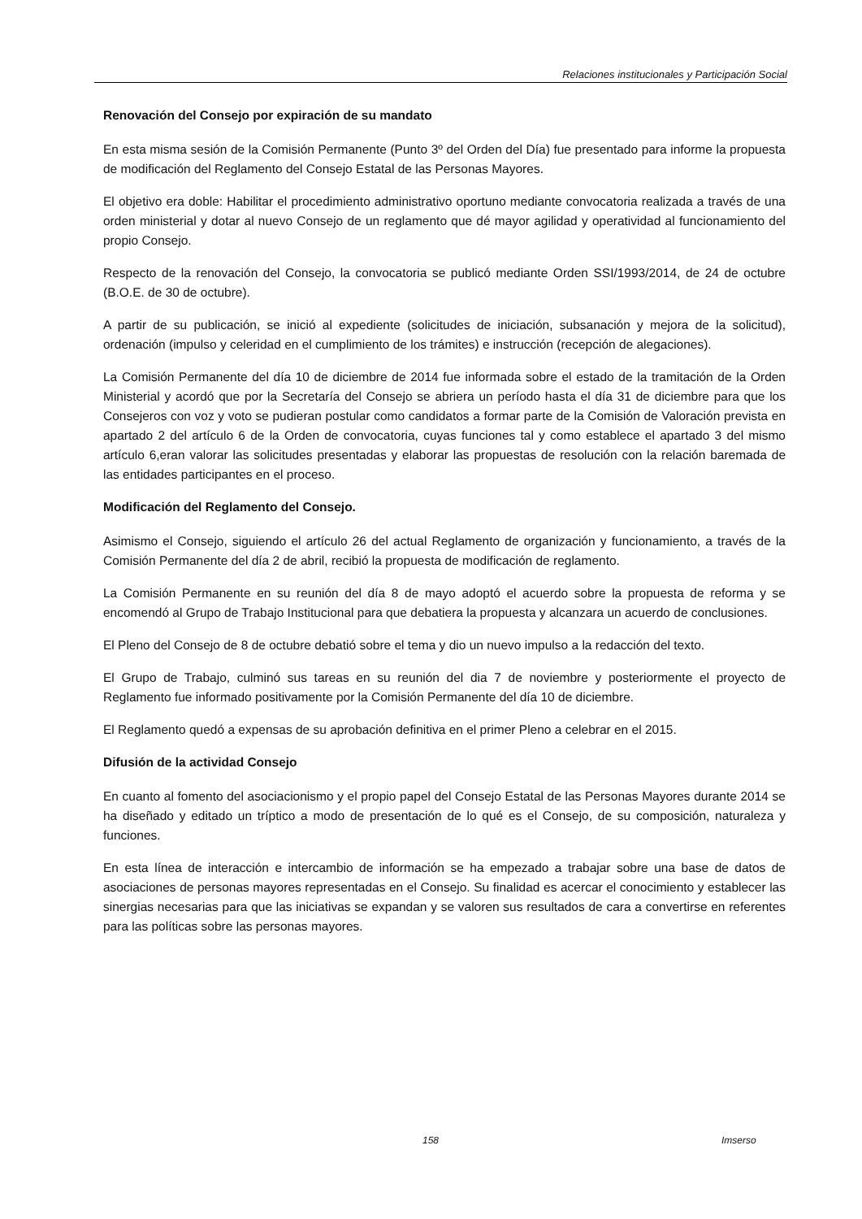Relaciones institucionales y Participación Social
Renovación del Consejo por expiración de su mandato
En esta misma sesión de la Comisión Permanente (Punto 3º del Orden del Día) fue presentado para informe la propuesta de modificación del Reglamento del Consejo Estatal de las Personas Mayores.
El objetivo era doble: Habilitar el procedimiento administrativo oportuno mediante convocatoria realizada a través de una orden ministerial y dotar al nuevo Consejo de un reglamento que dé mayor agilidad y operatividad al funcionamiento del propio Consejo.
Respecto de la renovación del Consejo, la convocatoria se publicó mediante Orden SSI/1993/2014, de 24 de octubre (B.O.E. de 30 de octubre).
A partir de su publicación, se inició al expediente (solicitudes de iniciación, subsanación y mejora de la solicitud), ordenación (impulso y celeridad en el cumplimiento de los trámites) e instrucción (recepción de alegaciones).
La Comisión Permanente del día 10 de diciembre de 2014 fue informada sobre el estado de la tramitación de la Orden Ministerial y acordó que por la Secretaría del Consejo se abriera un período hasta el día 31 de diciembre para que los Consejeros con voz y voto se pudieran postular como candidatos a formar parte de la Comisión de Valoración prevista en apartado 2 del artículo 6 de la Orden de convocatoria, cuyas funciones tal y como establece el apartado 3 del mismo artículo 6,eran valorar las solicitudes presentadas y elaborar las propuestas de resolución con la relación baremada de las entidades participantes en el proceso.
Modificación del Reglamento del Consejo.
Asimismo el Consejo, siguiendo el artículo 26 del actual Reglamento de organización y funcionamiento, a través de la Comisión Permanente del día 2 de abril, recibió la propuesta de modificación de reglamento.
La Comisión Permanente en su reunión del día 8 de mayo adoptó el acuerdo sobre la propuesta de reforma y se encomendó al Grupo de Trabajo Institucional para que debatiera la propuesta y alcanzara un acuerdo de conclusiones.
El Pleno del Consejo de 8 de octubre debatió sobre el tema y dio un nuevo impulso a la redacción del texto.
El Grupo de Trabajo, culminó sus tareas en su reunión del dia 7 de noviembre y posteriormente el proyecto de Reglamento fue informado positivamente por la Comisión Permanente del día 10 de diciembre.
El Reglamento quedó a expensas de su aprobación definitiva en el primer Pleno a celebrar en el 2015.
Difusión de la actividad Consejo
En cuanto al fomento del asociacionismo y el propio papel del Consejo Estatal de las Personas Mayores durante 2014 se ha diseñado y editado un tríptico a modo de presentación de lo qué es el Consejo, de su composición, naturaleza y funciones.
En esta línea de interacción e intercambio de información se ha empezado a trabajar sobre una base de datos de asociaciones de personas mayores representadas en el Consejo. Su finalidad es acercar el conocimiento y establecer las sinergias necesarias para que las iniciativas se expandan y se valoren sus resultados de cara a convertirse en referentes para las políticas sobre las personas mayores.
158 Imserso